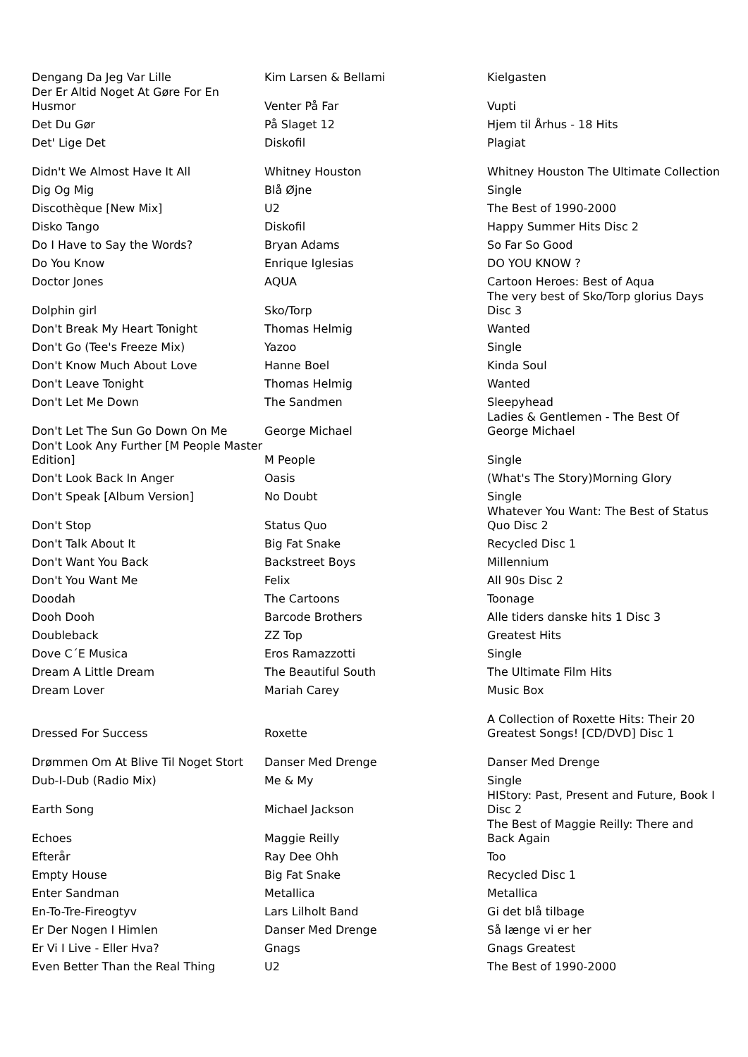| Dengang Da Jeg Var Lille | Kim Larsen & Bellami | Kielgasten |
| Der Er Altid Noget At Gøre For En Husmor | Venter På Far | Vupti |
| Det Du Gør | På Slaget 12 | Hjem til Århus - 18 Hits |
| Det' Lige Det | Diskofil | Plagiat |
| Didn't We Almost Have It All | Whitney Houston | Whitney Houston The Ultimate Collection |
| Dig Og Mig | Blå Øjne | Single |
| Discothèque [New Mix] | U2 | The Best of 1990-2000 |
| Disko Tango | Diskofil | Happy Summer Hits Disc 2 |
| Do I Have to Say the Words? | Bryan Adams | So Far So Good |
| Do You Know | Enrique Iglesias | DO YOU KNOW ? |
| Doctor Jones | AQUA | Cartoon Heroes: Best of Aqua |
| Dolphin girl | Sko/Torp | The very best of Sko/Torp glorius Days Disc 3 |
| Don't Break My Heart Tonight | Thomas Helmig | Wanted |
| Don't Go (Tee's Freeze Mix) | Yazoo | Single |
| Don't Know Much About Love | Hanne Boel | Kinda Soul |
| Don't Leave Tonight | Thomas Helmig | Wanted |
| Don't Let Me Down | The Sandmen | Sleepyhead |
| Don't Let The Sun Go Down On Me | George Michael | Ladies & Gentlemen - The Best Of George Michael |
| Don't Look Any Further [M People Master Edition] | M People | Single |
| Don't Look Back In Anger | Oasis | (What's The Story)Morning Glory |
| Don't Speak [Album Version] | No Doubt | Single |
| Don't Stop | Status Quo | Whatever You Want: The Best of Status Quo Disc 2 |
| Don't Talk About It | Big Fat Snake | Recycled Disc 1 |
| Don't Want You Back | Backstreet Boys | Millennium |
| Don't You Want Me | Felix | All 90s Disc 2 |
| Doodah | The Cartoons | Toonage |
| Dooh Dooh | Barcode Brothers | Alle tiders danske hits 1 Disc 3 |
| Doubleback | ZZ Top | Greatest Hits |
| Dove C´E Musica | Eros Ramazzotti | Single |
| Dream A Little Dream | The Beautiful South | The Ultimate Film Hits |
| Dream Lover | Mariah Carey | Music Box |
| Dressed For Success | Roxette | A Collection of Roxette Hits: Their 20 Greatest Songs! [CD/DVD] Disc 1 |
| Drømmen Om At Blive Til Noget Stort | Danser Med Drenge | Danser Med Drenge |
| Dub-I-Dub (Radio Mix) | Me & My | Single |
| Earth Song | Michael Jackson | HIStory: Past, Present and Future, Book I Disc 2 |
| Echoes | Maggie Reilly | The Best of Maggie Reilly: There and Back Again |
| Efterår | Ray Dee Ohh | Too |
| Empty House | Big Fat Snake | Recycled Disc 1 |
| Enter Sandman | Metallica | Metallica |
| En-To-Tre-Fireogtyv | Lars Lilholt Band | Gi det blå tilbage |
| Er Der Nogen I Himlen | Danser Med Drenge | Så længe vi er her |
| Er Vi I Live - Eller Hva? | Gnags | Gnags Greatest |
| Even Better Than the Real Thing | U2 | The Best of 1990-2000 |